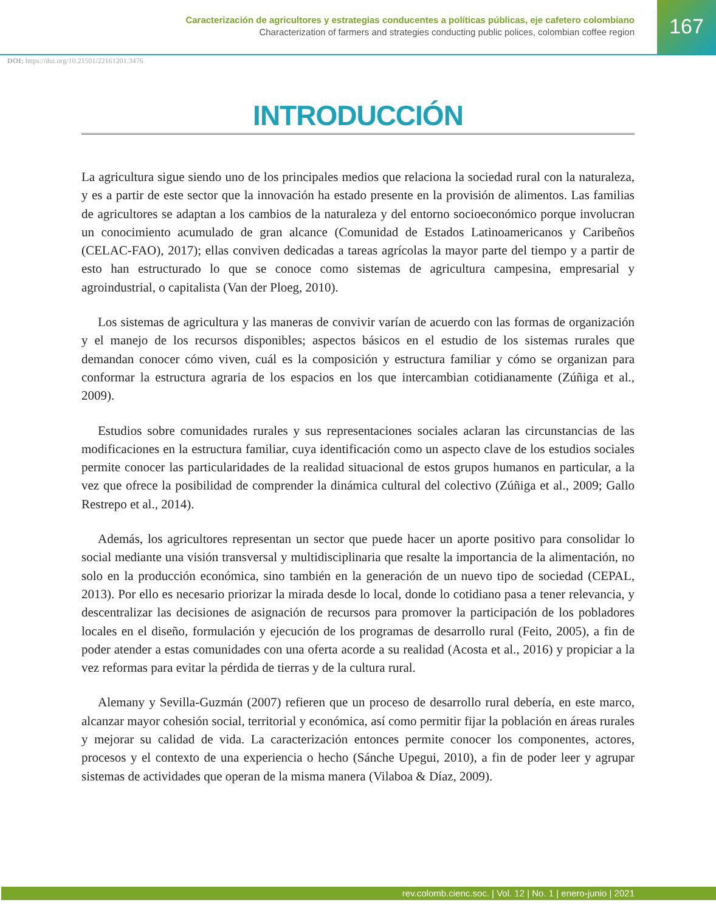Caracterización de agricultores y estrategias conducentes a políticas públicas, eje cafetero colombiano
Characterization of farmers and strategies conducting public polices, colombian coffee region
167
DOI: https://doi.org/10.21501/22161201.3476
INTRODUCCIÓN
La agricultura sigue siendo uno de los principales medios que relaciona la sociedad rural con la naturaleza, y es a partir de este sector que la innovación ha estado presente en la provisión de alimentos. Las familias de agricultores se adaptan a los cambios de la naturaleza y del entorno socioeconómico porque involucran un conocimiento acumulado de gran alcance (Comunidad de Estados Latinoamericanos y Caribeños (CELAC-FAO), 2017); ellas conviven dedicadas a tareas agrícolas la mayor parte del tiempo y a partir de esto han estructurado lo que se conoce como sistemas de agricultura campesina, empresarial y agroindustrial, o capitalista (Van der Ploeg, 2010).
Los sistemas de agricultura y las maneras de convivir varían de acuerdo con las formas de organización y el manejo de los recursos disponibles; aspectos básicos en el estudio de los sistemas rurales que demandan conocer cómo viven, cuál es la composición y estructura familiar y cómo se organizan para conformar la estructura agraria de los espacios en los que intercambian cotidianamente (Zúñiga et al., 2009).
Estudios sobre comunidades rurales y sus representaciones sociales aclaran las circunstancias de las modificaciones en la estructura familiar, cuya identificación como un aspecto clave de los estudios sociales permite conocer las particularidades de la realidad situacional de estos grupos humanos en particular, a la vez que ofrece la posibilidad de comprender la dinámica cultural del colectivo (Zúñiga et al., 2009; Gallo Restrepo et al., 2014).
Además, los agricultores representan un sector que puede hacer un aporte positivo para consolidar lo social mediante una visión transversal y multidisciplinaria que resalte la importancia de la alimentación, no solo en la producción económica, sino también en la generación de un nuevo tipo de sociedad (CEPAL, 2013). Por ello es necesario priorizar la mirada desde lo local, donde lo cotidiano pasa a tener relevancia, y descentralizar las decisiones de asignación de recursos para promover la participación de los pobladores locales en el diseño, formulación y ejecución de los programas de desarrollo rural (Feito, 2005), a fin de poder atender a estas comunidades con una oferta acorde a su realidad (Acosta et al., 2016) y propiciar a la vez reformas para evitar la pérdida de tierras y de la cultura rural.
Alemany y Sevilla-Guzmán (2007) refieren que un proceso de desarrollo rural debería, en este marco, alcanzar mayor cohesión social, territorial y económica, así como permitir fijar la población en áreas rurales y mejorar su calidad de vida. La caracterización entonces permite conocer los componentes, actores, procesos y el contexto de una experiencia o hecho (Sánche Upegui, 2010), a fin de poder leer y agrupar sistemas de actividades que operan de la misma manera (Vilaboa & Díaz, 2009).
rev.colomb.cienc.soc. | Vol. 12 | No. 1 | enero-junio | 2021